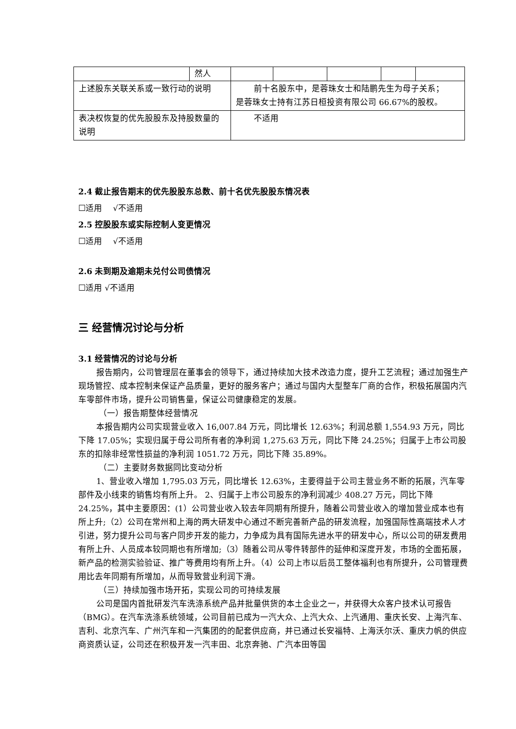| 然人 | | | | | |
| 上述股东关联关系或一致行动的说明 | 前十名股东中，是蓉珠女士和陆鹏先生为母子关系； 是蓉珠女士持有江苏日桓投资有限公司 66.67%的股权。 | | | | |
| 表决权恢复的优先股股东及持股数量的说明 | 不适用 | | | | |
2.4 截止报告期末的优先股股东总数、前十名优先股股东情况表
☐适用　 √不适用
2.5 控股股东或实际控制人变更情况
☐适用　 √不适用
2.6 未到期及逾期未兑付公司债情况
☐适用 √不适用
三 经营情况讨论与分析
3.1 经营情况的讨论与分析
报告期内，公司管理层在董事会的领导下，通过持续加大技术改造力度，提升工艺流程；通过加强生产现场管控、成本控制来保证产品质量，更好的服务客户；通过与国内大型整车厂商的合作，积极拓展国内汽车零部件市场，提升公司销售量，保证公司健康稳定的发展。
（一）报告期整体经营情况
本报告期内公司实现营业收入 16,007.84 万元，同比增长 12.63%；利润总额 1,554.93 万元，同比下降 17.05%；实现归属于母公司所有者的净利润 1,275.63 万元，同比下降 24.25%；归属于上市公司股东的扣除非经常性损益的净利润 1051.72 万元，同比下降 35.89%。
（二）主要财务数据同比变动分析
1、营业收入增加 1,795.03 万元，同比增长 12.63%，主要得益于公司主营业务不断的拓展，汽车零部件及小线束的销售均有所上升。 2、归属于上市公司股东的净利润减少 408.27 万元，同比下降 24.25%，其中主要原因：(1）公司营业收入较去年同期有所提升，随着公司营业收入的增加营业成本也有所上升;（2）公司在常州和上海的两大研发中心通过不断完善新产品的研发流程，加强国际性高端技术人才引进，努力提升公司与客户同步开发的能力，力争成为具有国际先进水平的研发中心，所以公司的研发费用有所上升、人员成本较同期也有所增加;（3）随着公司从零件转部件的延伸和深度开发，市场的全面拓展，新产品的检测实验验证、推广等费用均有所上升。（4）公司上市以后员工整体福利也有所提升，公司管理费用比去年同期有所增加，从而导致营业利润下滑。
（三）持续加强市场开拓，实现公司的可持续发展
公司是国内首批研发汽车洗涤系统产品并批量供货的本土企业之一，并获得大众客户技术认可报告（BMG）。在汽车洗涤系统领域，公司目前已成为一汽大众、上汽大众、上汽通用、重庆长安、上海汽车、吉利、北京汽车、广州汽车和一汽集团的的配套供应商，并已通过长安福特、上海沃尔沃、重庆力帆的供应商资质认证，公司还在积极开发一汽丰田、北京奔驰、广汽本田等国